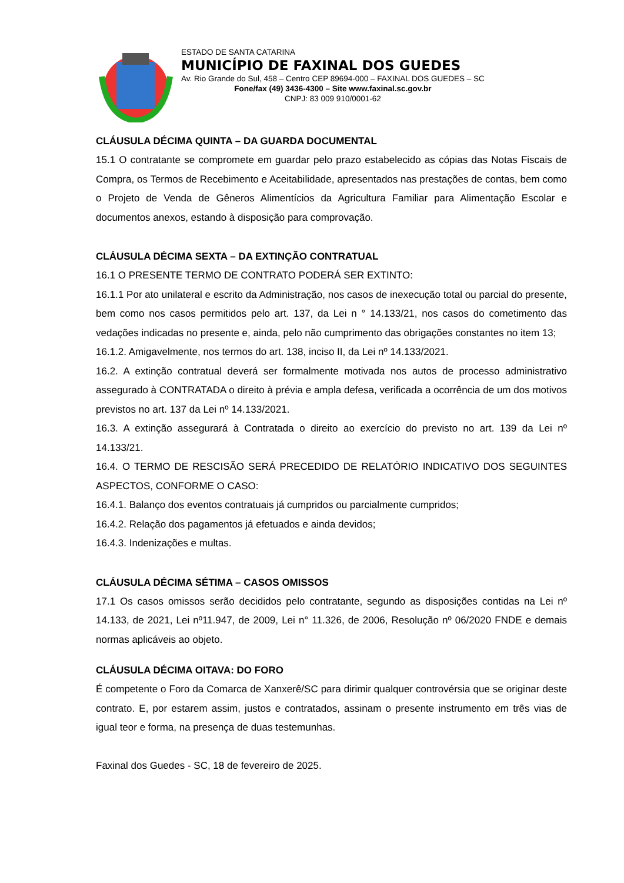ESTADO DE SANTA CATARINA
MUNICÍPIO DE FAXINAL DOS GUEDES
Av. Rio Grande do Sul, 458 – Centro CEP 89694-000 – FAXINAL DOS GUEDES – SC
Fone/fax (49) 3436-4300 – Site www.faxinal.sc.gov.br
CNPJ: 83 009 910/0001-62
CLÁUSULA DÉCIMA QUINTA – DA GUARDA DOCUMENTAL
15.1 O contratante se compromete em guardar pelo prazo estabelecido as cópias das Notas Fiscais de Compra, os Termos de Recebimento e Aceitabilidade, apresentados nas prestações de contas, bem como o Projeto de Venda de Gêneros Alimentícios da Agricultura Familiar para Alimentação Escolar e documentos anexos, estando à disposição para comprovação.
CLÁUSULA DÉCIMA SEXTA – DA EXTINÇÃO CONTRATUAL
16.1 O PRESENTE TERMO DE CONTRATO PODERÁ SER EXTINTO:
16.1.1 Por ato unilateral e escrito da Administração, nos casos de inexecução total ou parcial do presente, bem como nos casos permitidos pelo art. 137, da Lei n ° 14.133/21, nos casos do cometimento das vedações indicadas no presente e, ainda, pelo não cumprimento das obrigações constantes no item 13;
16.1.2. Amigavelmente, nos termos do art. 138, inciso II, da Lei nº 14.133/2021.
16.2. A extinção contratual deverá ser formalmente motivada nos autos de processo administrativo assegurado à CONTRATADA o direito à prévia e ampla defesa, verificada a ocorrência de um dos motivos previstos no art. 137 da Lei nº 14.133/2021.
16.3. A extinção assegurará à Contratada o direito ao exercício do previsto no art. 139 da Lei nº 14.133/21.
16.4. O TERMO DE RESCISÃO SERÁ PRECEDIDO DE RELATÓRIO INDICATIVO DOS SEGUINTES ASPECTOS, CONFORME O CASO:
16.4.1. Balanço dos eventos contratuais já cumpridos ou parcialmente cumpridos;
16.4.2. Relação dos pagamentos já efetuados e ainda devidos;
16.4.3. Indenizações e multas.
CLÁUSULA DÉCIMA SÉTIMA – CASOS OMISSOS
17.1 Os casos omissos serão decididos pelo contratante, segundo as disposições contidas na Lei nº 14.133, de 2021, Lei nº11.947, de 2009, Lei n° 11.326, de 2006, Resolução nº 06/2020 FNDE e demais normas aplicáveis ao objeto.
CLÁUSULA DÉCIMA OITAVA: DO FORO
É competente o Foro da Comarca de Xanxerê/SC para dirimir qualquer controvérsia que se originar deste contrato. E, por estarem assim, justos e contratados, assinam o presente instrumento em três vias de igual teor e forma, na presença de duas testemunhas.
Faxinal dos Guedes - SC, 18 de fevereiro de 2025.